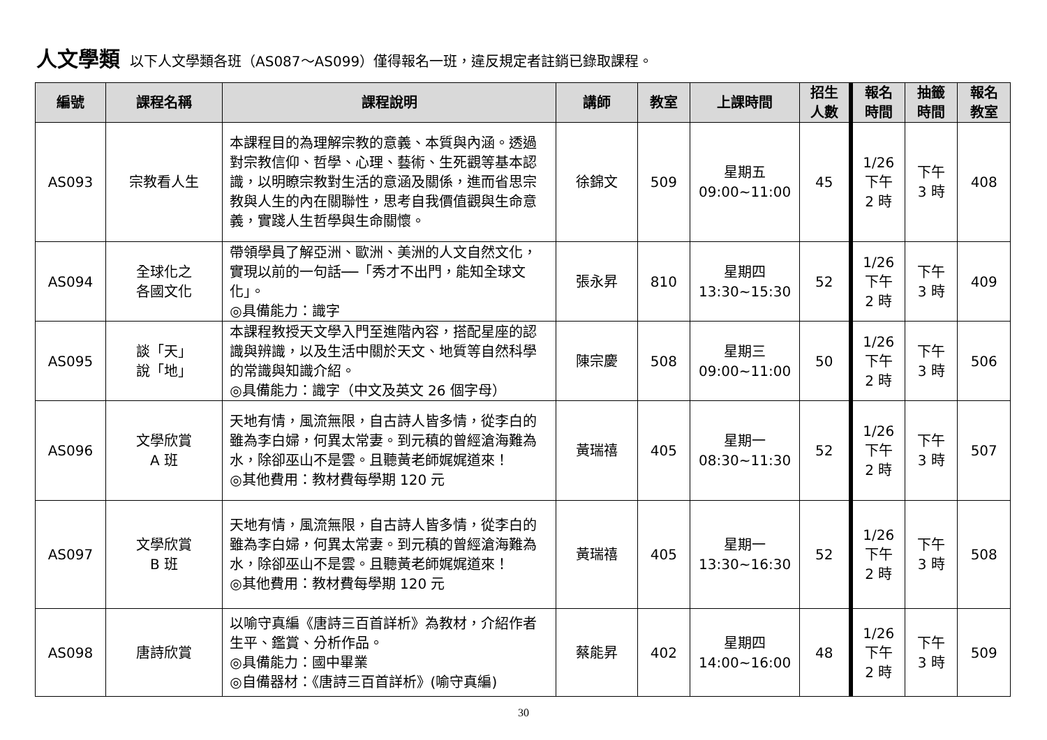人文學類 以下人文學類各班（AS087～AS099）僅得報名一班，違反規定者註銷已錄取課程。
| 編號 | 課程名稱 | 課程說明 | 講師 | 教室 | 上課時間 | 招生 人數 | 報名 時間 | 抽籤 時間 | 報名 教室 |
| --- | --- | --- | --- | --- | --- | --- | --- | --- | --- |
| AS093 | 宗教看人生 | 本課程目的為理解宗教的意義、本質與內涵。透過對宗教信仰、哲學、心理、藝術、生死觀等基本認識，以明瞭宗教對生活的意涵及關係，進而省思宗教與人生的內在關聯性，思考自我價值觀與生命意義，實踐人生哲學與生命關懷。 | 徐錦文 | 509 | 星期五 09:00~11:00 | 45 | 1/26 下午 2 時 | 下午 3 時 | 408 |
| AS094 | 全球化之 各國文化 | 帶領學員了解亞洲、歐洲、美洲的人文自然文化，實現以前的一句話──「秀才不出門，能知全球文化」。 ◎具備能力：識字 | 張永昇 | 810 | 星期四 13:30~15:30 | 52 | 1/26 下午 2 時 | 下午 3 時 | 409 |
| AS095 | 談「天」 說「地」 | 本課程教授天文學入門至進階內容，搭配星座的認識與辨識，以及生活中關於天文、地質等自然科學的常識與知識介紹。 ◎具備能力：識字（中文及英文 26 個字母） | 陳宗慶 | 508 | 星期三 09:00~11:00 | 50 | 1/26 下午 2 時 | 下午 3 時 | 506 |
| AS096 | 文學欣賞 A 班 | 天地有情，風流無限，自古詩人皆多情，從李白的雖為李白婦，何異太常妻。到元稹的曾經滄海難為水，除卻巫山不是雲。且聽黃老師娓娓道來！ ◎其他費用：教材費每學期 120 元 | 黃瑞禧 | 405 | 星期一 08:30~11:30 | 52 | 1/26 下午 2 時 | 下午 3 時 | 507 |
| AS097 | 文學欣賞 B 班 | 天地有情，風流無限，自古詩人皆多情，從李白的雖為李白婦，何異太常妻。到元稹的曾經滄海難為水，除卻巫山不是雲。且聽黃老師娓娓道來！ ◎其他費用：教材費每學期 120 元 | 黃瑞禧 | 405 | 星期一 13:30~16:30 | 52 | 1/26 下午 2 時 | 下午 3 時 | 508 |
| AS098 | 唐詩欣賞 | 以喻守真編《唐詩三百首詳析》為教材，介紹作者生平、鑑賞、分析作品。 ◎具備能力：國中畢業 ◎自備器材：《唐詩三百首詳析》(喻守真編) | 蔡能昇 | 402 | 星期四 14:00~16:00 | 48 | 1/26 下午 2 時 | 下午 3 時 | 509 |
30